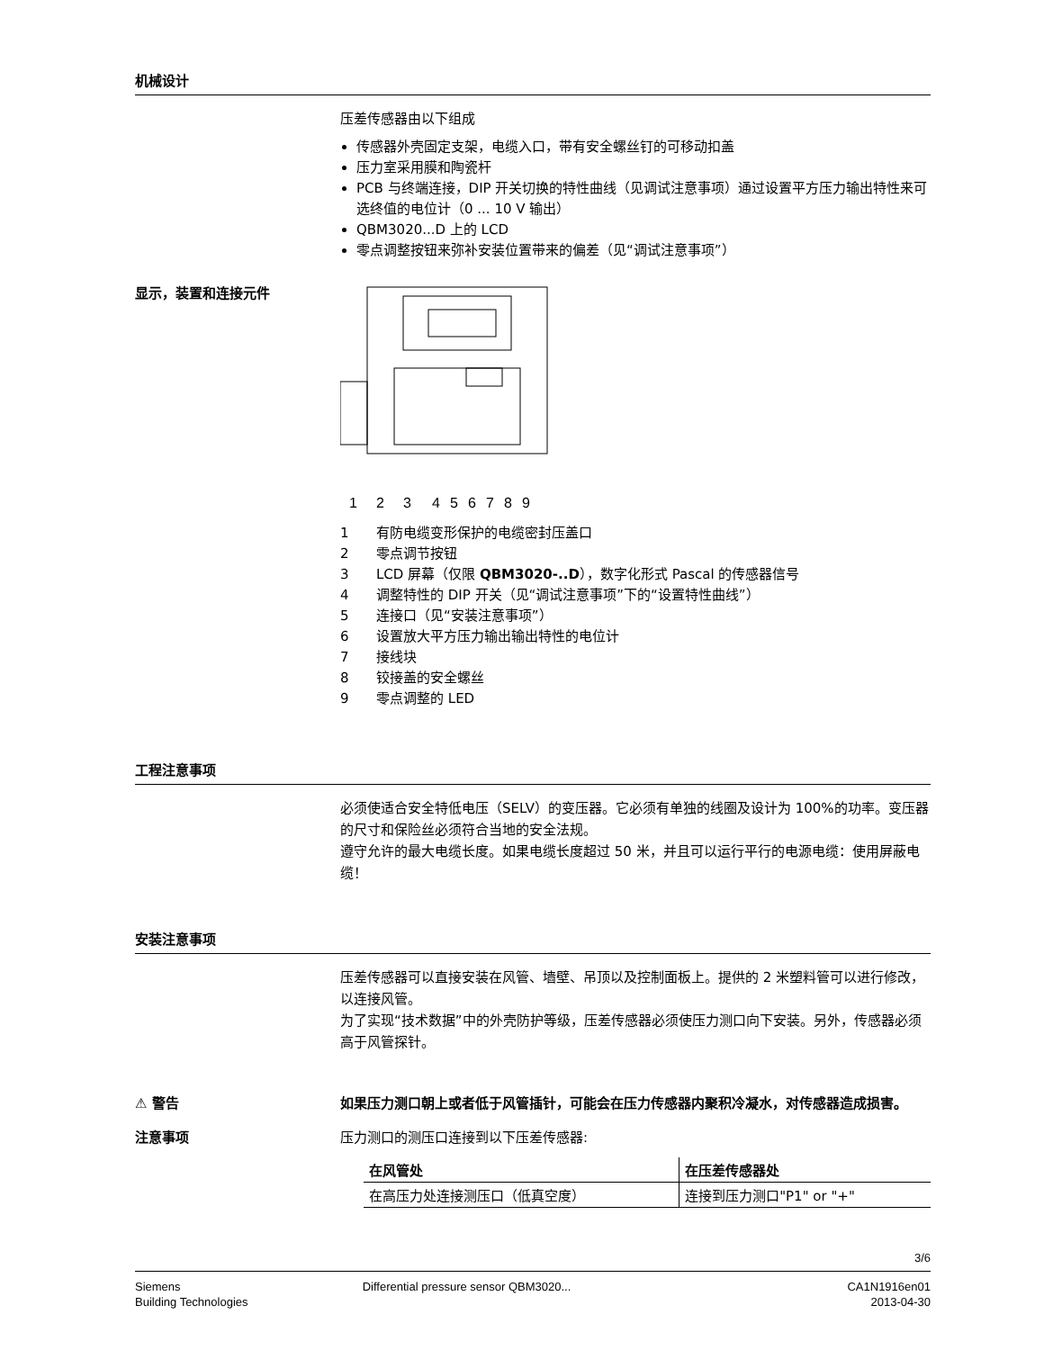机械设计
压差传感器由以下组成
传感器外壳固定支架，电缆入口，带有安全螺丝钉的可移动扣盖
压力室采用膜和陶瓷杆
PCB 与终端连接，DIP 开关切换的特性曲线（见调试注意事项）通过设置平方压力输出特性来可选终值的电位计（0 ... 10 V 输出）
QBM3020...D 上的 LCD
零点调整按钮来弥补安装位置带来的偏差（见“调试注意事项”）
显示，装置和连接元件
1
2
3
4
5
6
7
8
9
1 有防电缆变形保护的电缆密封压盖口
2 零点调节按钮
3 LCD 屏幕（仅限 QBM3020-..D），数字化形式 Pascal 的传感器信号
4 调整特性的 DIP 开关（见“调试注意事项”下的“设置特性曲线”）
5 连接口（见“安装注意事项”）
6 设置放大平方压力输出输出特性的电位计
7 接线块
8 铰接盖的安全螺丝
9 零点调整的 LED
工程注意事项
必须使适合安全特低电压（SELV）的变压器。它必须有单独的线圈及设计为 100%的功率。变压器的尺寸和保险丝必须符合当地的安全法规。
遵守允许的最大电缆长度。如果电缆长度超过 50 米，并且可以运行平行的电源电缆：使用屏蔽电缆！
安装注意事项
压差传感器可以直接安装在风管、墙壁、吊顶以及控制面板上。提供的 2 米塑料管可以进行修改，以连接风管。
为了实现“技术数据”中的外壳防护等级，压差传感器必须使压力测口向下安装。另外，传感器必须高于风管探针。
⚠ 警告
如果压力测口朝上或者低于风管插针，可能会在压力传感器内聚积冷凝水，对传感器造成损害。
注意事项
压力测口的测压口连接到以下压差传感器:
| 在风管处 | 在压差传感器处 |
| --- | --- |
| 在高压力处连接测压口（低真空度） | 连接到压力测口"P1" or "+" |
3/6
Siemens
Building Technologies
Differential pressure sensor QBM3020...
CA1N1916en01
2013-04-30